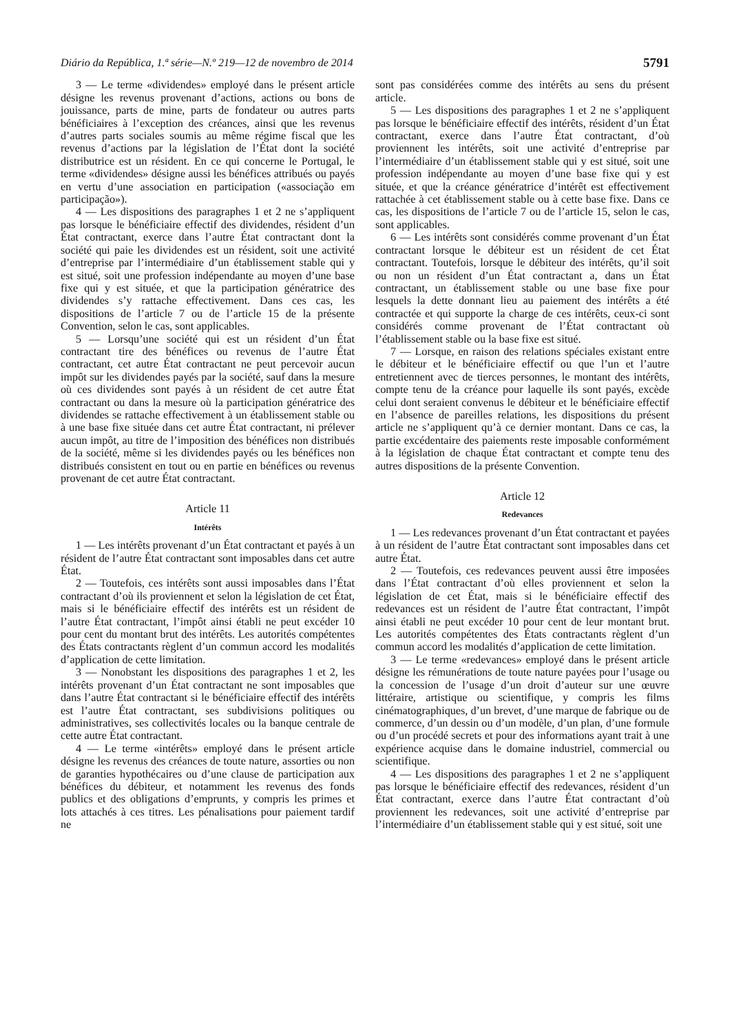Diário da República, 1.ª série—N.º 219—12 de novembro de 2014 5791
3 — Le terme «dividendes» employé dans le présent article désigne les revenus provenant d’actions, actions ou bons de jouissance, parts de mine, parts de fondateur ou autres parts bénéficiaires à l’exception des créances, ainsi que les revenus d’autres parts sociales soumis au même régime fiscal que les revenus d’actions par la législation de l’État dont la société distributrice est un résident. En ce qui concerne le Portugal, le terme «dividendes» désigne aussi les bénéfices attribués ou payés en vertu d’une association en participation («associação em participação»).
4 — Les dispositions des paragraphes 1 et 2 ne s’appliquent pas lorsque le bénéficiaire effectif des dividendes, résident d’un État contractant, exerce dans l’autre État contractant dont la société qui paie les dividendes est un résident, soit une activité d’entreprise par l’intermédiaire d’un établissement stable qui y est situé, soit une profession indépendante au moyen d’une base fixe qui y est située, et que la participation génératrice des dividendes s’y rattache effectivement. Dans ces cas, les dispositions de l’article 7 ou de l’article 15 de la présente Convention, selon le cas, sont applicables.
5 — Lorsqu’une société qui est un résident d’un État contractant tire des bénéfices ou revenus de l’autre État contractant, cet autre État contractant ne peut percevoir aucun impôt sur les dividendes payés par la société, sauf dans la mesure où ces dividendes sont payés à un résident de cet autre État contractant ou dans la mesure où la participation génératrice des dividendes se rattache effectivement à un établissement stable ou à une base fixe située dans cet autre État contractant, ni prélever aucun impôt, au titre de l’imposition des bénéfices non distribués de la société, même si les dividendes payés ou les bénéfices non distribués consistent en tout ou en partie en bénéfices ou revenus provenant de cet autre État contractant.
Article 11
Intérêts
1 — Les intérêts provenant d’un État contractant et payés à un résident de l’autre État contractant sont imposables dans cet autre État.
2 — Toutefois, ces intérêts sont aussi imposables dans l’État contractant d’où ils proviennent et selon la législation de cet État, mais si le bénéficiaire effectif des intérêts est un résident de l’autre État contractant, l’impôt ainsi établi ne peut excéder 10 pour cent du montant brut des intérêts. Les autorités compétentes des États contractants règlent d’un commun accord les modalités d’application de cette limitation.
3 — Nonobstant les dispositions des paragraphes 1 et 2, les intérêts provenant d’un État contractant ne sont imposables que dans l’autre État contractant si le bénéficiaire effectif des intérêts est l’autre État contractant, ses subdivisions politiques ou administratives, ses collectivités locales ou la banque centrale de cette autre État contractant.
4 — Le terme «intérêts» employé dans le présent article désigne les revenus des créances de toute nature, assorties ou non de garanties hypothécaires ou d’une clause de participation aux bénéfices du débiteur, et notamment les revenus des fonds publics et des obligations d’emprunts, y compris les primes et lots attachés à ces titres. Les pénalisations pour paiement tardif ne
sont pas considérées comme des intérêts au sens du présent article.
5 — Les dispositions des paragraphes 1 et 2 ne s’appliquent pas lorsque le bénéficiaire effectif des intérêts, résident d’un État contractant, exerce dans l’autre État contractant, d’où proviennent les intérêts, soit une activité d’entreprise par l’intermédiaire d’un établissement stable qui y est situé, soit une profession indépendante au moyen d’une base fixe qui y est située, et que la créance génératrice d’intérêt est effectivement rattachée à cet établissement stable ou à cette base fixe. Dans ce cas, les dispositions de l’article 7 ou de l’article 15, selon le cas, sont applicables.
6 — Les intérêts sont considérés comme provenant d’un État contractant lorsque le débiteur est un résident de cet État contractant. Toutefois, lorsque le débiteur des intérêts, qu’il soit ou non un résident d’un État contractant a, dans un État contractant, un établissement stable ou une base fixe pour lesquels la dette donnant lieu au paiement des intérêts a été contractée et qui supporte la charge de ces intérêts, ceux-ci sont considérés comme provenant de l’État contractant où l’établissement stable ou la base fixe est situé.
7 — Lorsque, en raison des relations spéciales existant entre le débiteur et le bénéficiaire effectif ou que l’un et l’autre entretiennent avec de tierces personnes, le montant des intérêts, compte tenu de la créance pour laquelle ils sont payés, excède celui dont seraient convenus le débiteur et le bénéficiaire effectif en l’absence de pareilles relations, les dispositions du présent article ne s’appliquent qu’à ce dernier montant. Dans ce cas, la partie excédentaire des paiements reste imposable conformément à la législation de chaque État contractant et compte tenu des autres dispositions de la présente Convention.
Article 12
Redevances
1 — Les redevances provenant d’un État contractant et payées à un résident de l’autre État contractant sont imposables dans cet autre État.
2 — Toutefois, ces redevances peuvent aussi être imposées dans l’État contractant d’où elles proviennent et selon la législation de cet État, mais si le bénéficiaire effectif des redevances est un résident de l’autre État contractant, l’impôt ainsi établi ne peut excéder 10 pour cent de leur montant brut. Les autorités compétentes des États contractants règlent d’un commun accord les modalités d’application de cette limitation.
3 — Le terme «redevances» employé dans le présent article désigne les rémunérations de toute nature payées pour l’usage ou la concession de l’usage d’un droit d’auteur sur une œuvre littéraire, artistique ou scientifique, y compris les films cinématographiques, d’un brevet, d’une marque de fabrique ou de commerce, d’un dessin ou d’un modèle, d’un plan, d’une formule ou d’un procédé secrets et pour des informations ayant trait à une expérience acquise dans le domaine industriel, commercial ou scientifique.
4 — Les dispositions des paragraphes 1 et 2 ne s’appliquent pas lorsque le bénéficiaire effectif des redevances, résident d’un État contractant, exerce dans l’autre État contractant d’où proviennent les redevances, soit une activité d’entreprise par l’intermédiaire d’un établissement stable qui y est situé, soit une